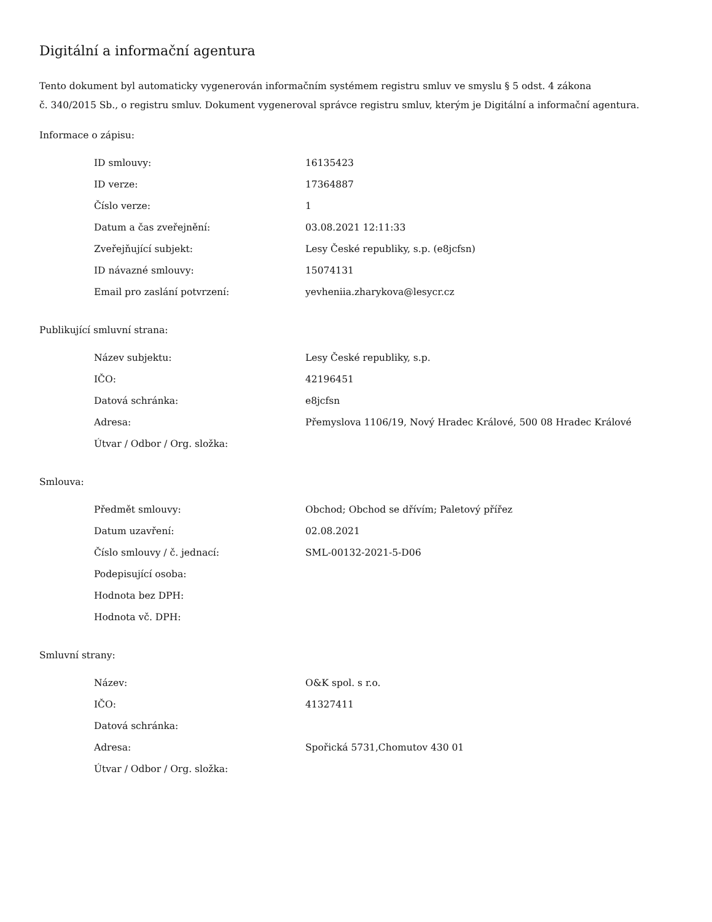Digitální a informační agentura
Tento dokument byl automaticky vygenerován informačním systémem registru smluv ve smyslu § 5 odst. 4 zákona
č. 340/2015 Sb., o registru smluv. Dokument vygeneroval správce registru smluv, kterým je Digitální a informační agentura.
Informace o zápisu:
| ID smlouvy: | 16135423 |
| ID verze: | 17364887 |
| Číslo verze: | 1 |
| Datum a čas zveřejnění: | 03.08.2021 12:11:33 |
| Zveřejňující subjekt: | Lesy České republiky, s.p. (e8jcfsn) |
| ID návazné smlouvy: | 15074131 |
| Email pro zaslání potvrzení: | yevheniia.zharykova@lesycr.cz |
Publikující smluvní strana:
| Název subjektu: | Lesy České republiky, s.p. |
| IČO: | 42196451 |
| Datová schránka: | e8jcfsn |
| Adresa: | Přemyslova 1106/19, Nový Hradec Králové, 500 08 Hradec Králové |
| Útvar / Odbor / Org. složka: | |
Smlouva:
| Předmět smlouvy: | Obchod; Obchod se dřívím; Paletový přířez |
| Datum uzavření: | 02.08.2021 |
| Číslo smlouvy / č. jednací: | SML-00132-2021-5-D06 |
| Podepisující osoba: | |
| Hodnota bez DPH: | |
| Hodnota vč. DPH: | |
Smluvní strany:
| Název: | O&K spol. s r.o. |
| IČO: | 41327411 |
| Datová schránka: | |
| Adresa: | Spořická 5731,Chomutov 430 01 |
| Útvar / Odbor / Org. složka: | |